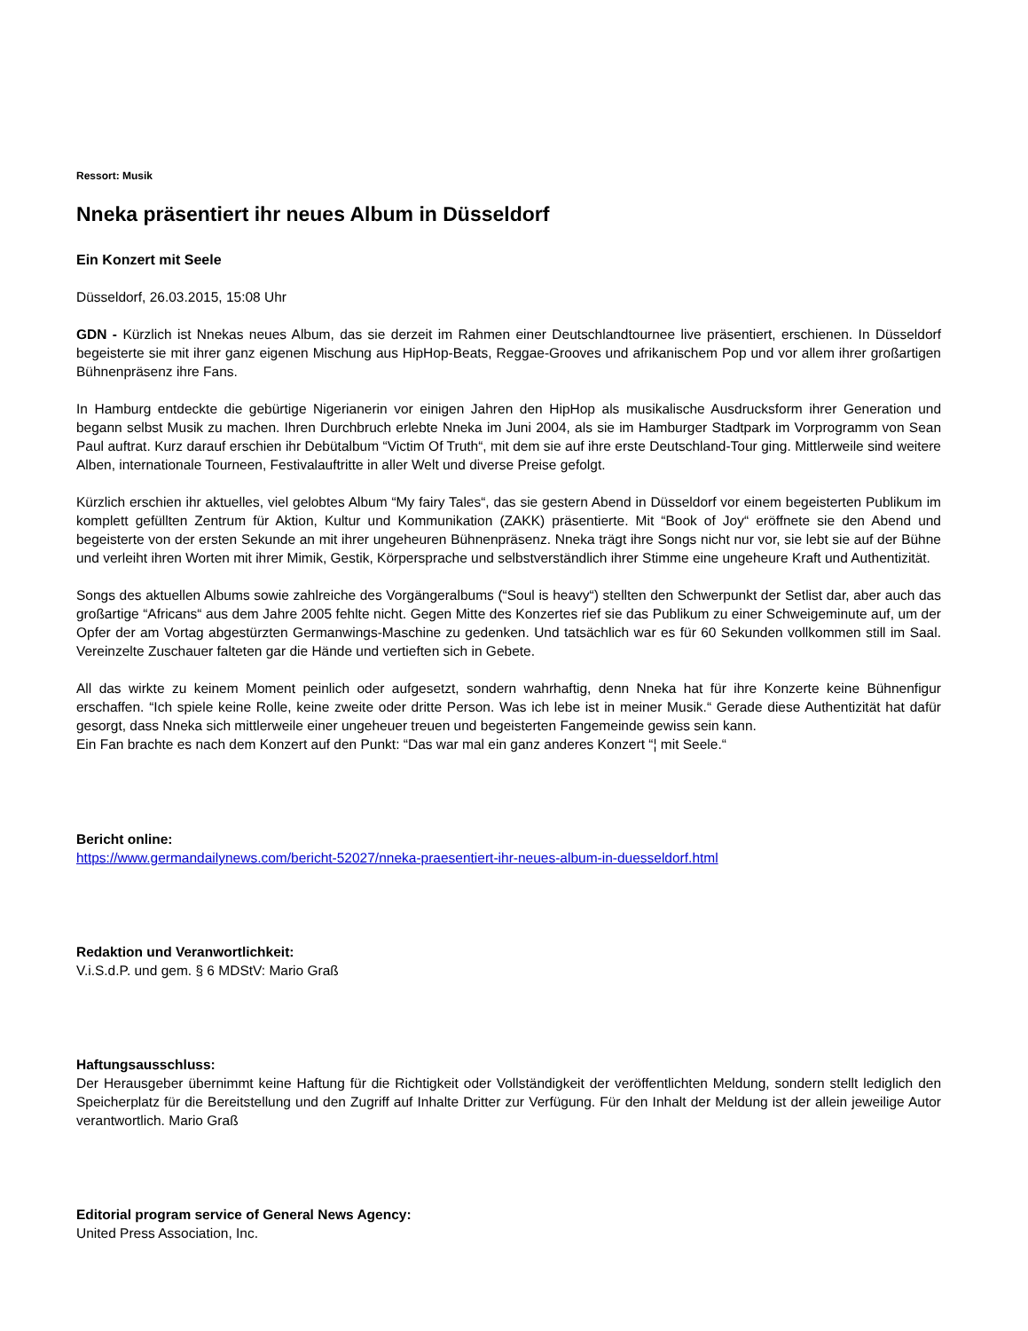Ressort: Musik
Nneka präsentiert ihr neues Album in Düsseldorf
Ein Konzert mit Seele
Düsseldorf, 26.03.2015, 15:08 Uhr
GDN - Kürzlich ist Nnekas neues Album, das sie derzeit im Rahmen einer Deutschlandtournee live präsentiert, erschienen. In Düsseldorf begeisterte sie mit ihrer ganz eigenen Mischung aus HipHop-Beats, Reggae-Grooves und afrikanischem Pop und vor allem ihrer großartigen Bühnenpräsenz ihre Fans.
In Hamburg entdeckte die gebürtige Nigerianerin vor einigen Jahren den HipHop als musikalische Ausdrucksform ihrer Generation und begann selbst Musik zu machen. Ihren Durchbruch erlebte Nneka im Juni 2004, als sie im Hamburger Stadtpark im Vorprogramm von Sean Paul auftrat. Kurz darauf erschien ihr Debütalbum “Victim Of Truth“, mit dem sie auf ihre erste Deutschland-Tour ging. Mittlerweile sind weitere Alben, internationale Tourneen, Festivalauftritte in aller Welt und diverse Preise gefolgt.
Kürzlich erschien ihr aktuelles, viel gelobtes Album “My fairy Tales“, das sie gestern Abend in Düsseldorf vor einem begeisterten Publikum im komplett gefüllten Zentrum für Aktion, Kultur und Kommunikation (ZAKK) präsentierte. Mit “Book of Joy“ eröffnete sie den Abend und begeisterte von der ersten Sekunde an mit ihrer ungeheuren Bühnenpräsenz. Nneka trägt ihre Songs nicht nur vor, sie lebt sie auf der Bühne und verleiht ihren Worten mit ihrer Mimik, Gestik, Körpersprache und selbstverständlich ihrer Stimme eine ungeheure Kraft und Authentizität.
Songs des aktuellen Albums sowie zahlreiche des Vorgängeralbums (“Soul is heavy“) stellten den Schwerpunkt der Setlist dar, aber auch das großartige “Africans“ aus dem Jahre 2005 fehlte nicht. Gegen Mitte des Konzertes rief sie das Publikum zu einer Schweigeminute auf, um der Opfer der am Vortag abgestürzten Germanwings-Maschine zu gedenken. Und tatsächlich war es für 60 Sekunden vollkommen still im Saal. Vereinzelte Zuschauer falteten gar die Hände und vertieften sich in Gebete.
All das wirkte zu keinem Moment peinlich oder aufgesetzt, sondern wahrhaftig, denn Nneka hat für ihre Konzerte keine Bühnenfigur erschaffen. “Ich spiele keine Rolle, keine zweite oder dritte Person. Was ich lebe ist in meiner Musik.“ Gerade diese Authentizität hat dafür gesorgt, dass Nneka sich mittlerweile einer ungeheuer treuen und begeisterten Fangemeinde gewiss sein kann.
Ein Fan brachte es nach dem Konzert auf den Punkt: “Das war mal ein ganz anderes Konzert “¦ mit Seele.“
Bericht online:
https://www.germandailynews.com/bericht-52027/nneka-praesentiert-ihr-neues-album-in-duesseldorf.html
Redaktion und Veranwortlichkeit:
V.i.S.d.P. und gem. § 6 MDStV: Mario Graß
Haftungsausschluss:
Der Herausgeber übernimmt keine Haftung für die Richtigkeit oder Vollständigkeit der veröffentlichten Meldung, sondern stellt lediglich den Speicherplatz für die Bereitstellung und den Zugriff auf Inhalte Dritter zur Verfügung. Für den Inhalt der Meldung ist der allein jeweilige Autor verantwortlich. Mario Graß
Editorial program service of General News Agency:
United Press Association, Inc.